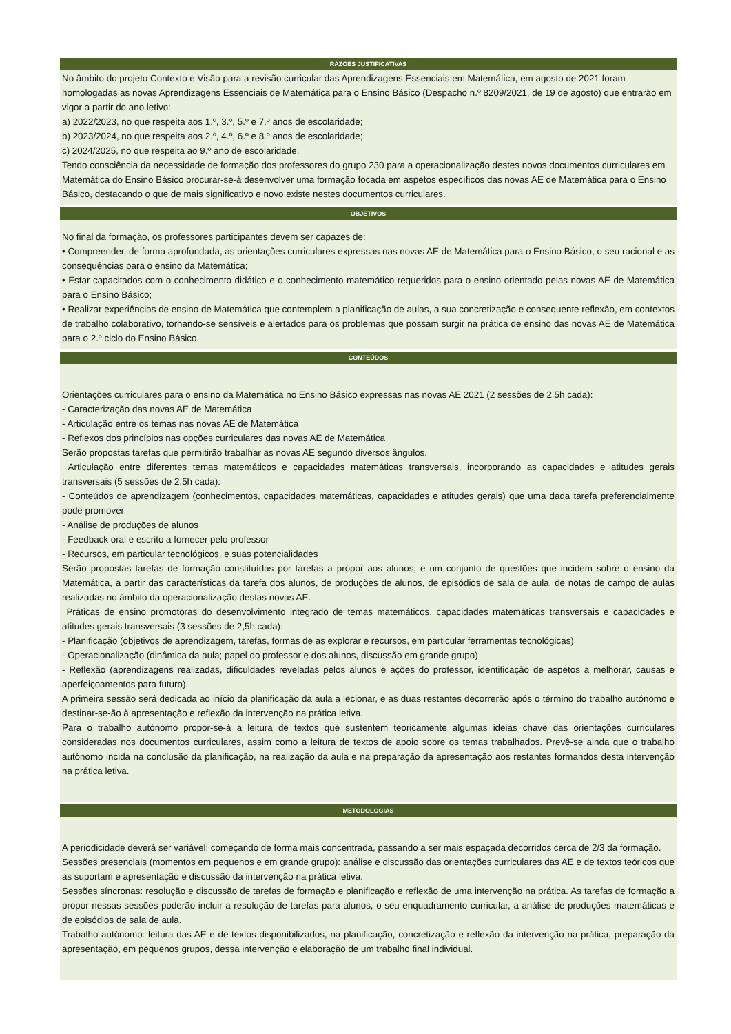RAZÕES JUSTIFICATIVAS
No âmbito do projeto Contexto e Visão para a revisão curricular das Aprendizagens Essenciais em Matemática, em agosto de 2021 foram homologadas as novas Aprendizagens Essenciais de Matemática para o Ensino Básico (Despacho n.º 8209/2021, de 19 de agosto) que entrarão em vigor a partir do ano letivo:
a) 2022/2023, no que respeita aos 1.º, 3.º, 5.º e 7.º anos de escolaridade;
b) 2023/2024, no que respeita aos 2.º, 4.º, 6.º e 8.º anos de escolaridade;
c) 2024/2025, no que respeita ao 9.º ano de escolaridade.
Tendo consciência da necessidade de formação dos professores do grupo 230 para a operacionalização destes novos documentos curriculares em Matemática do Ensino Básico procurar-se-á desenvolver uma formação focada em aspetos específicos das novas AE de Matemática para o Ensino Básico, destacando o que de mais significativo e novo existe nestes documentos curriculares.
OBJETIVOS
No final da formação, os professores participantes devem ser capazes de:
• Compreender, de forma aprofundada, as orientações curriculares expressas nas novas AE de Matemática para o Ensino Básico, o seu racional e as consequências para o ensino da Matemática;
• Estar capacitados com o conhecimento didático e o conhecimento matemático requeridos para o ensino orientado pelas novas AE de Matemática para o Ensino Básico;
• Realizar experiências de ensino de Matemática que contemplem a planificação de aulas, a sua concretização e consequente reflexão, em contextos de trabalho colaborativo, tornando-se sensíveis e alertados para os problemas que possam surgir na prática de ensino das novas AE de Matemática para o 2.º ciclo do Ensino Básico.
CONTEÚDOS
Orientações curriculares para o ensino da Matemática no Ensino Básico expressas nas novas AE 2021 (2 sessões de 2,5h cada):
- Caracterização das novas AE de Matemática
- Articulação entre os temas nas novas AE de Matemática
- Reflexos dos princípios nas opções curriculares das novas AE de Matemática
Serão propostas tarefas que permitirão trabalhar as novas AE segundo diversos ângulos.
Articulação entre diferentes temas matemáticos e capacidades matemáticas transversais, incorporando as capacidades e atitudes gerais transversais (5 sessões de 2,5h cada):
- Conteúdos de aprendizagem (conhecimentos, capacidades matemáticas, capacidades e atitudes gerais) que uma dada tarefa preferencialmente pode promover
- Análise de produções de alunos
- Feedback oral e escrito a fornecer pelo professor
- Recursos, em particular tecnológicos, e suas potencialidades
Serão propostas tarefas de formação constituídas por tarefas a propor aos alunos, e um conjunto de questões que incidem sobre o ensino da Matemática, a partir das características da tarefa dos alunos, de produções de alunos, de episódios de sala de aula, de notas de campo de aulas realizadas no âmbito da operacionalização destas novas AE.
Práticas de ensino promotoras do desenvolvimento integrado de temas matemáticos, capacidades matemáticas transversais e capacidades e atitudes gerais transversais (3 sessões de 2,5h cada):
- Planificação (objetivos de aprendizagem, tarefas, formas de as explorar e recursos, em particular ferramentas tecnológicas)
- Operacionalização (dinâmica da aula; papel do professor e dos alunos, discussão em grande grupo)
- Reflexão (aprendizagens realizadas, dificuldades reveladas pelos alunos e ações do professor, identificação de aspetos a melhorar, causas e aperfeiçoamentos para futuro).
A primeira sessão será dedicada ao início da planificação da aula a lecionar, e as duas restantes decorrerão após o término do trabalho autónomo e destinar-se-ão à apresentação e reflexão da intervenção na prática letiva.
Para o trabalho autónomo propor-se-á a leitura de textos que sustentem teoricamente algumas ideias chave das orientações curriculares consideradas nos documentos curriculares, assim como a leitura de textos de apoio sobre os temas trabalhados. Prevê-se ainda que o trabalho autónomo incida na conclusão da planificação, na realização da aula e na preparação da apresentação aos restantes formandos desta intervenção na prática letiva.
METODOLOGIAS
A periodicidade deverá ser variável: começando de forma mais concentrada, passando a ser mais espaçada decorridos cerca de 2/3 da formação.
Sessões presenciais (momentos em pequenos e em grande grupo): análise e discussão das orientações curriculares das AE e de textos teóricos que as suportam e apresentação e discussão da intervenção na prática letiva.
Sessões síncronas: resolução e discussão de tarefas de formação e planificação e reflexão de uma intervenção na prática. As tarefas de formação a propor nessas sessões poderão incluir a resolução de tarefas para alunos, o seu enquadramento curricular, a análise de produções matemáticas e de episódios de sala de aula.
Trabalho autónomo: leitura das AE e de textos disponibilizados, na planificação, concretização e reflexão da intervenção na prática, preparação da apresentação, em pequenos grupos, dessa intervenção e elaboração de um trabalho final individual.